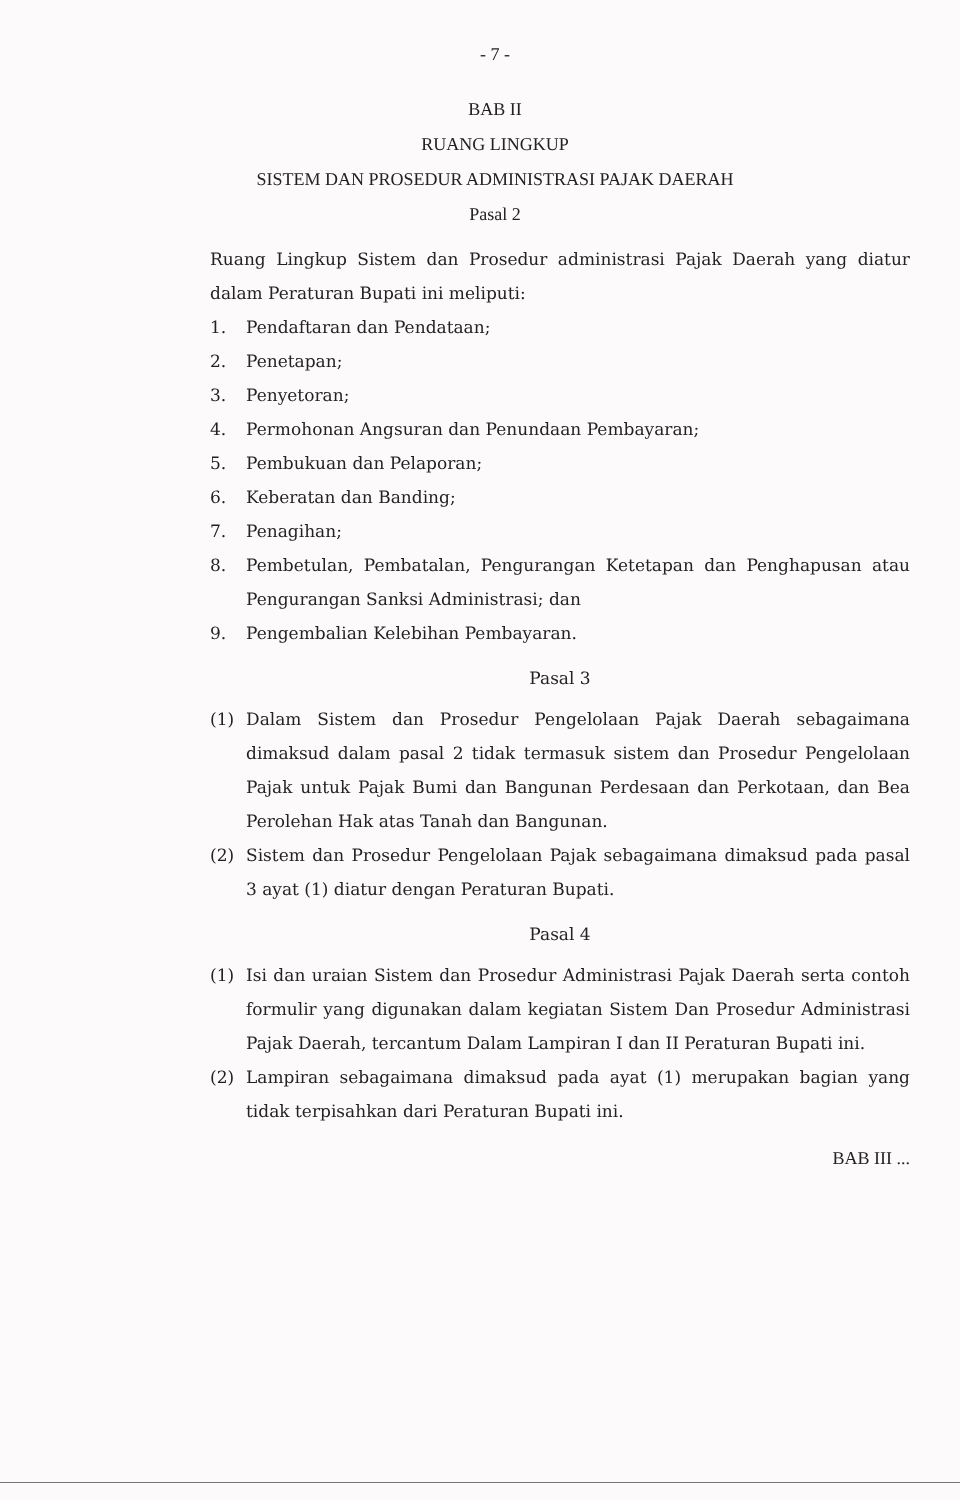- 7 -
BAB II
RUANG LINGKUP
SISTEM DAN PROSEDUR ADMINISTRASI PAJAK DAERAH
Pasal 2
Ruang Lingkup Sistem dan Prosedur administrasi Pajak Daerah yang diatur dalam Peraturan Bupati ini meliputi:
1. Pendaftaran dan Pendataan;
2. Penetapan;
3. Penyetoran;
4. Permohonan Angsuran dan Penundaan Pembayaran;
5. Pembukuan dan Pelaporan;
6. Keberatan dan Banding;
7. Penagihan;
8. Pembetulan, Pembatalan, Pengurangan Ketetapan dan Penghapusan atau Pengurangan Sanksi Administrasi; dan
9. Pengembalian Kelebihan Pembayaran.
Pasal 3
(1) Dalam Sistem dan Prosedur Pengelolaan Pajak Daerah sebagaimana dimaksud dalam pasal 2 tidak termasuk sistem dan Prosedur Pengelolaan Pajak untuk Pajak Bumi dan Bangunan Perdesaan dan Perkotaan, dan Bea Perolehan Hak atas Tanah dan Bangunan.
(2) Sistem dan Prosedur Pengelolaan Pajak sebagaimana dimaksud pada pasal 3 ayat (1) diatur dengan Peraturan Bupati.
Pasal 4
(1) Isi dan uraian Sistem dan Prosedur Administrasi Pajak Daerah serta contoh formulir yang digunakan dalam kegiatan Sistem Dan Prosedur Administrasi Pajak Daerah, tercantum Dalam Lampiran I dan II Peraturan Bupati ini.
(2) Lampiran sebagaimana dimaksud pada ayat (1) merupakan bagian yang tidak terpisahkan dari Peraturan Bupati ini.
BAB III ...